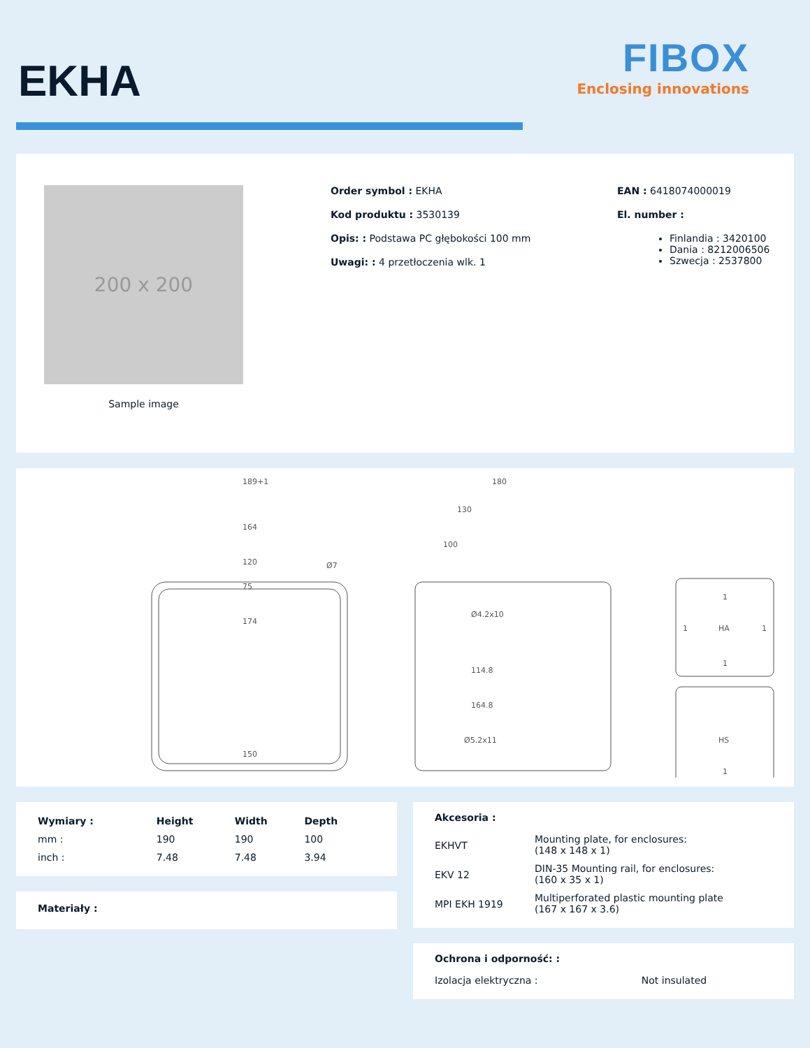EKHA
FIBOX
Enclosing innovations
200 x 200
Sample image
Order symbol : EKHA
Kod produktu : 3530139
Opis: : Podstawa PC głębokości 100 mm
Uwagi: : 4 przetłoczenia wlk. 1
EAN : 6418074000019
El. number :
Finlandia : 3420100
Dania : 8212006506
Szwecja : 2537800
189+1
164
120
75
174
150
Ø7
180
130
100
Ø4.2x10
114.8
164.8
Ø5.2x11
1
1
HA
1
1
HS
1
| Wymiary : | Height | Width | Depth |
| --- | --- | --- | --- |
| mm : | 190 | 190 | 100 |
| inch : | 7.48 | 7.48 | 3.94 |
Materiały :
Akcesoria :
| EKHVT | Mounting plate, for enclosures: (148 x 148 x 1) |
| EKV 12 | DIN-35 Mounting rail, for enclosures: (160 x 35 x 1) |
| MPI EKH 1919 | Multiperforated plastic mounting plate (167 x 167 x 3.6) |
Ochrona i odporność: :
| Izolacja elektryczna : | Not insulated |